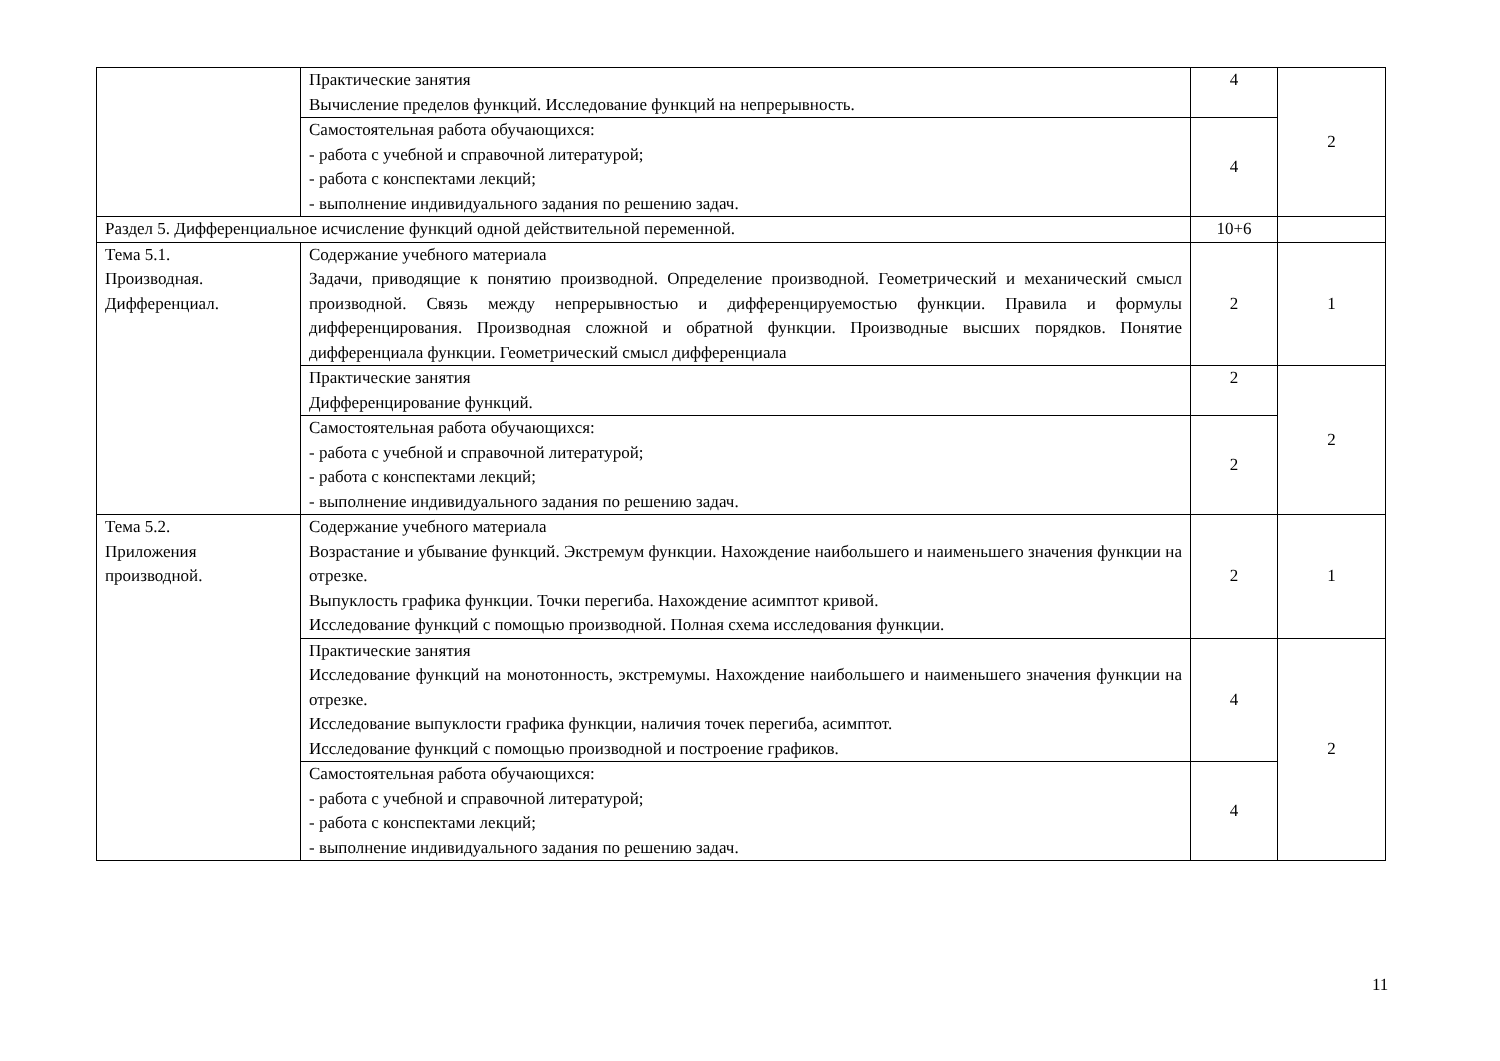| | Практические занятия Вычисление пределов функций. Исследование функций на непрерывность. | 4 | 2 |
| | Самостоятельная работа обучающихся: - работа с учебной и справочной литературой; - работа с конспектами лекций; - выполнение индивидуального задания по решению задач. | 4 | |
| Раздел 5. Дифференциальное исчисление функций одной действительной переменной. | | 10+6 | |
| Тема 5.1. Производная. Дифференциал. | Содержание учебного материала Задачи, приводящие к понятию производной. Определение производной. Геометрический и механический смысл производной. Связь между непрерывностью и дифференцируемостью функции. Правила и формулы дифференцирования. Производная сложной и обратной функции. Производные высших порядков. Понятие дифференциала функции. Геометрический смысл дифференциала | 2 | 1 |
| | Практические занятия Дифференцирование функций. | 2 | 2 |
| | Самостоятельная работа обучающихся: - работа с учебной и справочной литературой; - работа с конспектами лекций; - выполнение индивидуального задания по решению задач. | 2 | |
| Тема 5.2. Приложения производной. | Содержание учебного материала Возрастание и убывание функций. Экстремум функции. Нахождение наибольшего и наименьшего значения функции на отрезке. Выпуклость графика функции. Точки перегиба. Нахождение асимптот кривой. Исследование функций с помощью производной. Полная схема исследования функции. | 2 | 1 |
| | Практические занятия Исследование функций на монотонность, экстремумы. Нахождение наибольшего и наименьшего значения функции на отрезке. Исследование выпуклости графика функции, наличия точек перегиба, асимптот. Исследование функций с помощью производной и построение графиков. | 4 | 2 |
| | Самостоятельная работа обучающихся: - работа с учебной и справочной литературой; - работа с конспектами лекций; - выполнение индивидуального задания по решению задач. | 4 | |
11